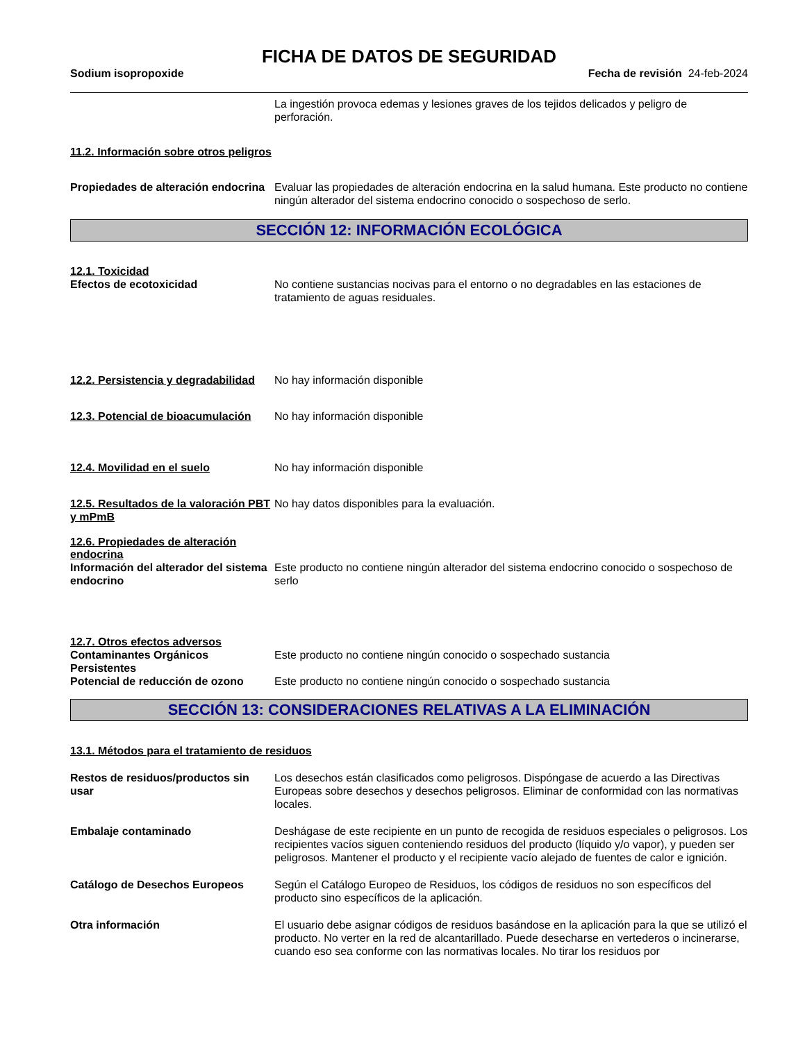FICHA DE DATOS DE SEGURIDAD
Sodium isopropoxide Fecha de revisión 24-feb-2024
La ingestión provoca edemas y lesiones graves de los tejidos delicados y peligro de perforación.
11.2. Información sobre otros peligros
Propiedades de alteración endocrina
Evaluar las propiedades de alteración endocrina en la salud humana. Este producto no contiene ningún alterador del sistema endocrino conocido o sospechoso de serlo.
SECCIÓN 12: INFORMACIÓN ECOLÓGICA
12.1. Toxicidad
Efectos de ecotoxicidad No contiene sustancias nocivas para el entorno o no degradables en las estaciones de tratamiento de aguas residuales.
12.2. Persistencia y degradabilidad
No hay información disponible
12.3. Potencial de bioacumulación
No hay información disponible
12.4. Movilidad en el suelo No hay información disponible
12.5. Resultados de la valoración PBT y mPmB
No hay datos disponibles para la evaluación.
12.6. Propiedades de alteración endocrina
Información del alterador del sistema endocrino
Este producto no contiene ningún alterador del sistema endocrino conocido o sospechoso de serlo
12.7. Otros efectos adversos
Contaminantes Orgánicos Persistentes
Este producto no contiene ningún conocido o sospechado sustancia
Potencial de reducción de ozono
Este producto no contiene ningún conocido o sospechado sustancia
SECCIÓN 13: CONSIDERACIONES RELATIVAS A LA ELIMINACIÓN
13.1. Métodos para el tratamiento de residuos
Restos de residuos/productos sin usar
Los desechos están clasificados como peligrosos. Dispóngase de acuerdo a las Directivas Europeas sobre desechos y desechos peligrosos. Eliminar de conformidad con las normativas locales.
Embalaje contaminado Deshágase de este recipiente en un punto de recogida de residuos especiales o peligrosos. Los recipientes vacíos siguen conteniendo residuos del producto (líquido y/o vapor), y pueden ser peligrosos. Mantener el producto y el recipiente vacío alejado de fuentes de calor e ignición.
Catálogo de Desechos Europeos Según el Catálogo Europeo de Residuos, los códigos de residuos no son específicos del producto sino específicos de la aplicación.
Otra información El usuario debe asignar códigos de residuos basándose en la aplicación para la que se utilizó el producto. No verter en la red de alcantarillado. Puede desecharse en vertederos o incinerarse, cuando eso sea conforme con las normativas locales. No tirar los residuos por